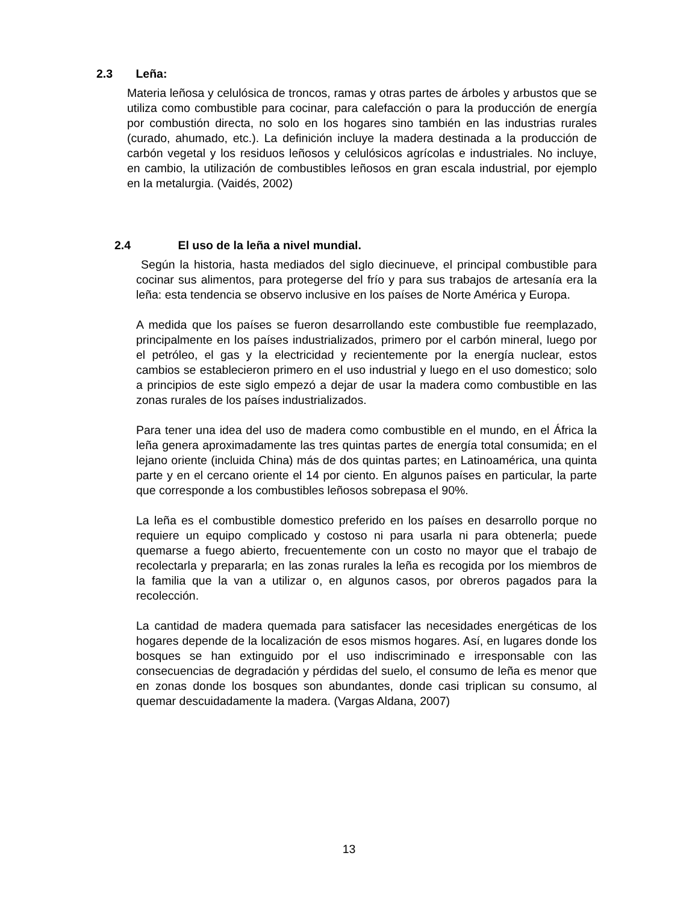2.3 Leña:
Materia leñosa y celulósica de troncos, ramas y otras partes de árboles y arbustos que se utiliza como combustible para cocinar, para calefacción o para la producción de energía por combustión directa, no solo en los hogares sino también en las industrias rurales (curado, ahumado, etc.). La definición incluye la madera destinada a la producción de carbón vegetal y los residuos leñosos y celulósicos agrícolas e industriales. No incluye, en cambio, la utilización de combustibles leñosos en gran escala industrial, por ejemplo en la metalurgia. (Vaidés, 2002)
2.4 El uso de la leña a nivel mundial.
Según la historia, hasta mediados del siglo diecinueve, el principal combustible para cocinar sus alimentos, para protegerse del frío y para sus trabajos de artesanía era la leña: esta tendencia se observo inclusive en los países de Norte América y Europa.
A medida que los países se fueron desarrollando este combustible fue reemplazado, principalmente en los países industrializados, primero por el carbón mineral, luego por el petróleo, el gas y la electricidad y recientemente por la energía nuclear, estos cambios se establecieron primero en el uso industrial y luego en el uso domestico; solo a principios de este siglo empezó a dejar de usar la madera como combustible en las zonas rurales de los países industrializados.
Para tener una idea del uso de madera como combustible en el mundo, en el África la leña genera aproximadamente las tres quintas partes de energía total consumida; en el lejano oriente (incluida China) más de dos quintas partes; en Latinoamérica, una quinta parte y en el cercano oriente el 14 por ciento. En algunos países en particular, la parte que corresponde a los combustibles leñosos sobrepasa el 90%.
La leña es el combustible domestico preferido en los países en desarrollo porque no requiere un equipo complicado y costoso ni para usarla ni para obtenerla; puede quemarse a fuego abierto, frecuentemente con un costo no mayor que el trabajo de recolectarla y prepararla; en las zonas rurales la leña es recogida por los miembros de la familia que la van a utilizar o, en algunos casos, por obreros pagados para la recolección.
La cantidad de madera quemada para satisfacer las necesidades energéticas de los hogares depende de la localización de esos mismos hogares. Así, en lugares donde los bosques se han extinguido por el uso indiscriminado e irresponsable con las consecuencias de degradación y pérdidas del suelo, el consumo de leña es menor que en zonas donde los bosques son abundantes, donde casi triplican su consumo, al quemar descuidadamente la madera. (Vargas Aldana, 2007)
13